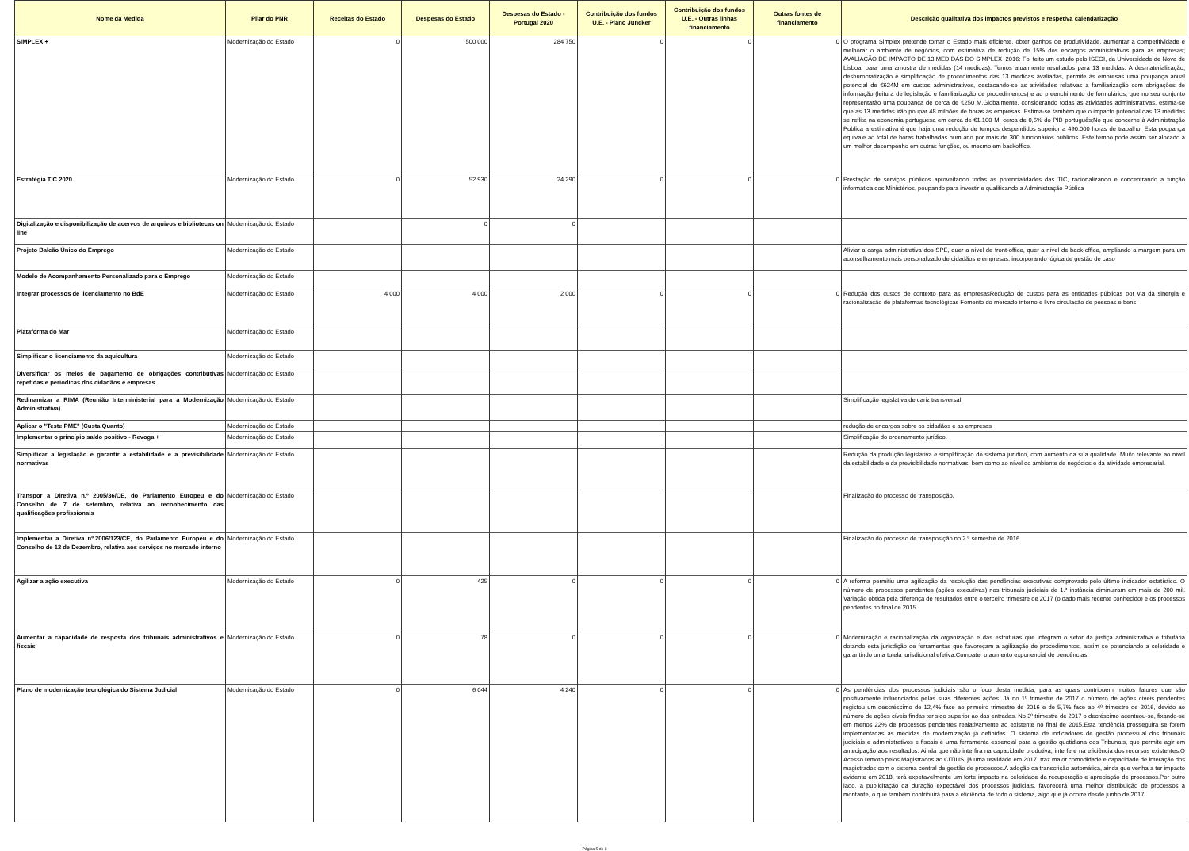| Nome da Medida | Pilar do PNR | Receitas do Estado | Despesas do Estado | Despesas do Estado - Portugal 2020 | Contribuição dos fundos U.E. - Plano Juncker | Contribuição dos fundos U.E. - Outras linhas financiamento | Outras fontes de financiamento | Descrição qualitativa dos impactos previstos e respetiva calendarização |
| --- | --- | --- | --- | --- | --- | --- | --- | --- |
| SIMPLEX + | Modernização do Estado | 0 | 500 000 | 284 750 | 0 | 0 | 0 | O programa Simplex pretende tornar o Estado mais eficiente, obter ganhos de produtividade, aumentar a competitividade e melhorar o ambiente de negócios, com estimativa de redução de 15% dos encargos administrativos para as empresas; AVALIAÇÃO DE IMPACTO DE 13 MEDIDAS DO SIMPLEX+2016: Foi feito um estudo pelo ISEGI, da Universidade de Nova de Lisboa, para uma amostra de medidas (14 medidas). Temos atualmente resultados para 13 medidas. A desmaterialização, desburocratização e simplificação de procedimentos das 13 medidas avaliadas, permite às empresas uma poupança anual potencial de €624M em custos administrativos, destacando-se as atividades relativas a familiarização com obrigações de informação (leitura de legislação e familiarização de procedimentos) e ao preenchimento de formulários, que no seu conjunto representarão uma poupança de cerca de €250 M.Globalmente, considerando todas as atividades administrativas, estima-se que as 13 medidas irão poupar 48 milhões de horas às empresas. Estima-se também que o impacto potencial das 13 medidas se reflita na economia portuguesa em cerca de €1.100 M, cerca de 0,6% do PIB português;No que concerne à Administração Publica a estimativa é que haja uma redução de tempos despendidos superior a 490.000 horas de trabalho. Esta poupança equivale ao total de horas trabalhadas num ano por mais de 300 funcionários públicos. Este tempo pode assim ser alocado a um melhor desempenho em outras funções, ou mesmo em backoffice. |
| Estratégia TIC 2020 | Modernização do Estado | 0 | 52 930 | 24 290 | 0 | 0 | 0 | Prestação de serviços públicos aproveitando todas as potencialidades das TIC, racionalizando e concentrando a função informática dos Ministérios, poupando para investir e qualificando a Administração Pública |
| Digitalização e disponibilização de acervos de arquivos e bibliotecas on line | Modernização do Estado | | 0 | 0 | | | | |
| Projeto Balcão Único do Emprego | Modernização do Estado | | | | | | | Aliviar a carga administrativa dos SPE, quer a nível de front-office, quer a nível de back-office, ampliando a margem para um aconselhamento mais personalizado de cidadãos e empresas, incorporando lógica de gestão de caso |
| Modelo de Acompanhamento Personalizado para o Emprego | Modernização do Estado | | | | | | | |
| Integrar processos de licenciamento no BdE | Modernização do Estado | 4 000 | 4 000 | 2 000 | 0 | 0 | 0 | Redução dos custos de contexto para as empresasRedução de custos para as entidades públicas por via da sinergia e racionalização de plataformas tecnológicas Fomento do mercado interno e livre circulação de pessoas e bens |
| Plataforma do Mar | Modernização do Estado | | | | | | | |
| Simplificar o licenciamento da aquicultura | Modernização do Estado | | | | | | | |
| Diversificar os meios de pagamento de obrigações contributivas repetidas e periódicas dos cidadãos e empresas | Modernização do Estado | | | | | | | |
| Redinamizar a RIMA (Reunião Interministerial para a Modernização Administrativa) | Modernização do Estado | | | | | | | Simplificação legislativa de cariz transversal |
| Aplicar o "Teste PME" (Custa Quanto) | Modernização do Estado | | | | | | | redução de encargos sobre os cidadãos e as empresas |
| Implementar o princípio saldo positivo - Revoga + | Modernização do Estado | | | | | | | Simplificação do ordenamento jurídico. |
| Simplificar a legislação e garantir a estabilidade e a previsibilidade normativas | Modernização do Estado | | | | | | | Redução da produção legislativa e simplificação do sistema jurídico, com aumento da sua qualidade. Muito relevante ao nível da estabilidade e da previsibilidade normativas, bem como ao nível do ambiente de negócios e da atividade empresarial. |
| Transpor a Diretiva n.º 2005/36/CE, do Parlamento Europeu e do Conselho de 7 de setembro, relativa ao reconhecimento das qualificações profissionais | Modernização do Estado | | | | | | | Finalização do processo de transposição. |
| Implementar a Diretiva nº.2006/123/CE, do Parlamento Europeu e do Conselho de 12 de Dezembro, relativa aos serviços no mercado interno | Modernização do Estado | | | | | | | Finalização do processo de transposição no 2.º semestre de 2016 |
| Agilizar a ação executiva | Modernização do Estado | 0 | 425 | 0 | 0 | 0 | 0 | A reforma permitiu uma agilização da resolução das pendências executivas comprovado pelo último indicador estatístico. O número de processos pendentes (ações executivas) nos tribunais judiciais de 1.ª instância diminuiram em mais de 200 mil. Variação obtida pela diferença de resultados entre o terceiro trimestre de 2017 (o dado mais recente conhecido) e os processos pendentes no final de 2015. |
| Aumentar a capacidade de resposta dos tribunais administrativos e fiscais | Modernização do Estado | 0 | 78 | 0 | 0 | 0 | 0 | Modernização e racionalização da organização e das estruturas que integram o setor da justiça administrativa e tributária dotando esta jurisdição de ferramentas que favoreçam a agilização de procedimentos, assim se potenciando a celeridade e garantindo uma tutela jurisdicional efetiva.Combater o aumento exponencial de pendências. |
| Plano de modernização tecnológica do Sistema Judicial | Modernização do Estado | 0 | 6 044 | 4 240 | 0 | 0 | 0 | As pendências dos processos judiciais são o foco desta medida, para as quais contribuem muitos fatores que são positivamente influenciados pelas suas diferentes ações. Já no 1º trimestre de 2017 o número de ações cíveis pendentes registou um descréscimo de 12,4% face ao primeiro trimestre de 2016 e de 5,7% face ao 4º trimestre de 2016, devido ao número de ações cíveis findas ter sido superior ao das entradas. No 3º trimestre de 2017 o decréscimo acentuou-se, fixando-se em menos 22% de processos pendentes realativamente ao existente no final de 2015.Esta tendência prosseguirá se forem implementadas as medidas de modernização já definidas. O sistema de indicadores de gestão processual dos tribunais judiciais e administrativos e fiscais é uma ferramenta essencial para a gestão quotidiana dos Tribunais, que permite agir em antecipação aos resultados. Ainda que não interfira na capacidade produtiva, interfere na eficiência dos recursos existentes.O Acesso remoto pelos Magistrados ao CITIUS, já uma realidade em 2017, traz maior comodidade e capacidade de interação dos magistrados com o sistema central de gestão de processos.A adoção da transcrição automática, ainda que venha a ter impacto evidente em 2018, terá expetavelmente um forte impacto na celeridade da recuperação e apreciação de processos.Por outro lado, a publicitação da duração expectável dos processos judiciais, favorecerá uma melhor distribuição de processos a montante, o que também contribuirá para a eficiência de todo o sistema, algo que já ocorre desde junho de 2017. |
Página 5 de 8